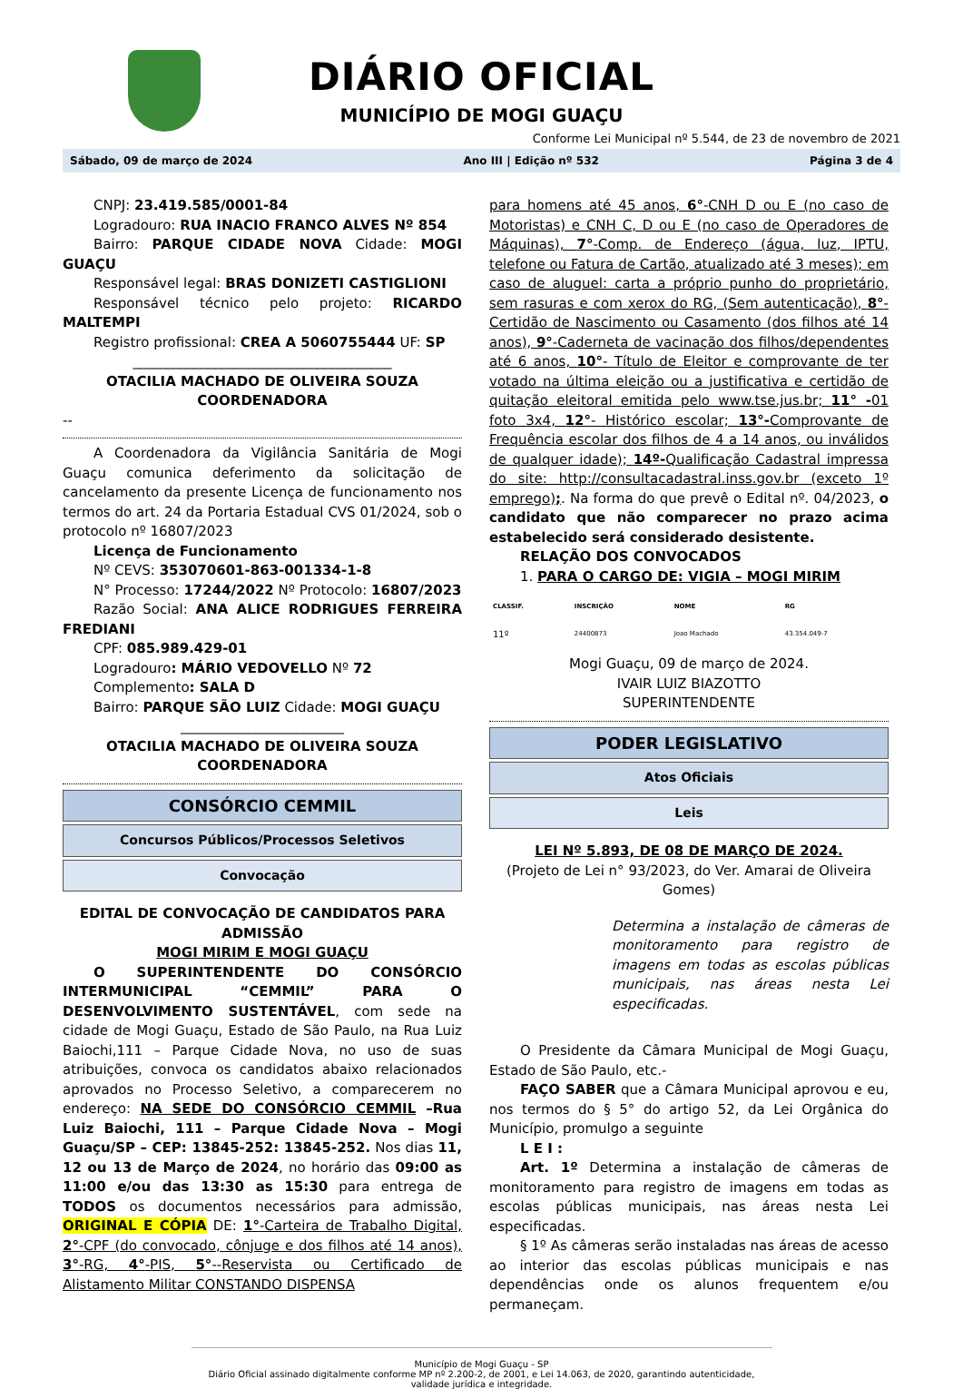DIÁRIO OFICIAL
MUNICÍPIO DE MOGI GUAÇU
Conforme Lei Municipal nº 5.544, de 23 de novembro de 2021
Sábado, 09 de março de 2024 Ano III | Edição nº 532 Página 3 de 4
CNPJ: 23.419.585/0001-84
Logradouro: RUA INACIO FRANCO ALVES Nº 854
Bairro: PARQUE CIDADE NOVA Cidade: MOGI GUAÇU
Responsável legal: BRAS DONIZETI CASTIGLIONI
Responsável técnico pelo projeto: RICARDO MALTEMPI
Registro profissional: CREA A 5060755444 UF: SP
______________________________________
OTACILIA MACHADO DE OLIVEIRA SOUZA
COORDENADORA
--
A Coordenadora da Vigilância Sanitária de Mogi Guaçu comunica deferimento da solicitação de cancelamento da presente Licença de funcionamento nos termos do art. 24 da Portaria Estadual CVS 01/2024, sob o protocolo nº 16807/2023
Licença de Funcionamento
Nº CEVS: 353070601-863-001334-1-8
N° Processo: 17244/2022 Nº Protocolo: 16807/2023
Razão Social: ANA ALICE RODRIGUES FERREIRA FREDIANI
CPF: 085.989.429-01
Logradouro: MÁRIO VEDOVELLO Nº 72
Complemento: SALA D
Bairro: PARQUE SÃO LUIZ Cidade: MOGI GUAÇU
________________________
OTACILIA MACHADO DE OLIVEIRA SOUZA
COORDENADORA
CONSÓRCIO CEMMIL
Concursos Públicos/Processos Seletivos
Convocação
EDITAL DE CONVOCAÇÃO DE CANDIDATOS PARA ADMISSÃO
MOGI MIRIM E MOGI GUAÇU
O SUPERINTENDENTE DO CONSÓRCIO INTERMUNICIPAL “CEMMIL” PARA O DESENVOLVIMENTO SUSTENTÁVEL, com sede na cidade de Mogi Guaçu, Estado de São Paulo, na Rua Luiz Baiochi,111 – Parque Cidade Nova, no uso de suas atribuições, convoca os candidatos abaixo relacionados aprovados no Processo Seletivo, a comparecerem no endereço: NA SEDE DO CONSÓRCIO CEMMIL –Rua Luiz Baiochi, 111 – Parque Cidade Nova – Mogi Guaçu/SP – CEP: 13845-252: 13845-252. Nos dias 11, 12 ou 13 de Março de 2024, no horário das 09:00 as 11:00 e/ou das 13:30 as 15:30 para entrega de TODOS os documentos necessários para admissão, ORIGINAL E CÓPIA DE: 1°-Carteira de Trabalho Digital, 2°-CPF (do convocado, cônjuge e dos filhos até 14 anos), 3°-RG, 4°-PIS, 5°--Reservista ou Certificado de Alistamento Militar CONSTANDO DISPENSA
para homens até 45 anos, 6°-CNH D ou E (no caso de Motoristas) e CNH C, D ou E (no caso de Operadores de Máquinas), 7°-Comp. de Endereço (água, luz, IPTU, telefone ou Fatura de Cartão, atualizado até 3 meses); em caso de aluguel: carta a próprio punho do proprietário, sem rasuras e com xerox do RG, (Sem autenticação), 8°-Certidão de Nascimento ou Casamento (dos filhos até 14 anos), 9°-Caderneta de vacinação dos filhos/dependentes até 6 anos, 10°- Título de Eleitor e comprovante de ter votado na última eleição ou a justificativa e certidão de quitação eleitoral emitida pelo www.tse.jus.br; 11° -01 foto 3x4, 12°- Histórico escolar; 13°-Comprovante de Frequência escolar dos filhos de 4 a 14 anos, ou inválidos de qualquer idade); 14º-Qualificação Cadastral impressa do site: http://consultacadastral.inss.gov.br (exceto 1º emprego);. Na forma do que prevê o Edital nº. 04/2023, o candidato que não comparecer no prazo acima estabelecido será considerado desistente.
RELAÇÃO DOS CONVOCADOS
1. PARA O CARGO DE: VIGIA – MOGI MIRIM
| CLASSIF. | INSCRIÇÃO | NOME | RG |
| --- | --- | --- | --- |
| 11º | 24400873 | Joao Machado | 43.354.049-7 |
Mogi Guaçu, 09 de março de 2024.
IVAIR LUIZ BIAZOTTO
SUPERINTENDENTE
PODER LEGISLATIVO
Atos Oficiais
Leis
LEI Nº 5.893, DE 08 DE MARÇO DE 2024.
(Projeto de Lei n° 93/2023, do Ver. Amarai de Oliveira Gomes)
Determina a instalação de câmeras de monitoramento para registro de imagens em todas as escolas públicas municipais, nas áreas nesta Lei especificadas.
O Presidente da Câmara Municipal de Mogi Guaçu, Estado de São Paulo, etc.-
FAÇO SABER que a Câmara Municipal aprovou e eu, nos termos do § 5° do artigo 52, da Lei Orgânica do Município, promulgo a seguinte
L E I :
Art. 1º Determina a instalação de câmeras de monitoramento para registro de imagens em todas as escolas públicas municipais, nas áreas nesta Lei especificadas.
§ 1º As câmeras serão instaladas nas áreas de acesso ao interior das escolas públicas municipais e nas dependências onde os alunos frequentem e/ou permaneçam.
Município de Mogi Guaçu - SP
Diário Oficial assinado digitalmente conforme MP nº 2.200-2, de 2001, e Lei 14.063, de 2020, garantindo autenticidade, validade jurídica e integridade.